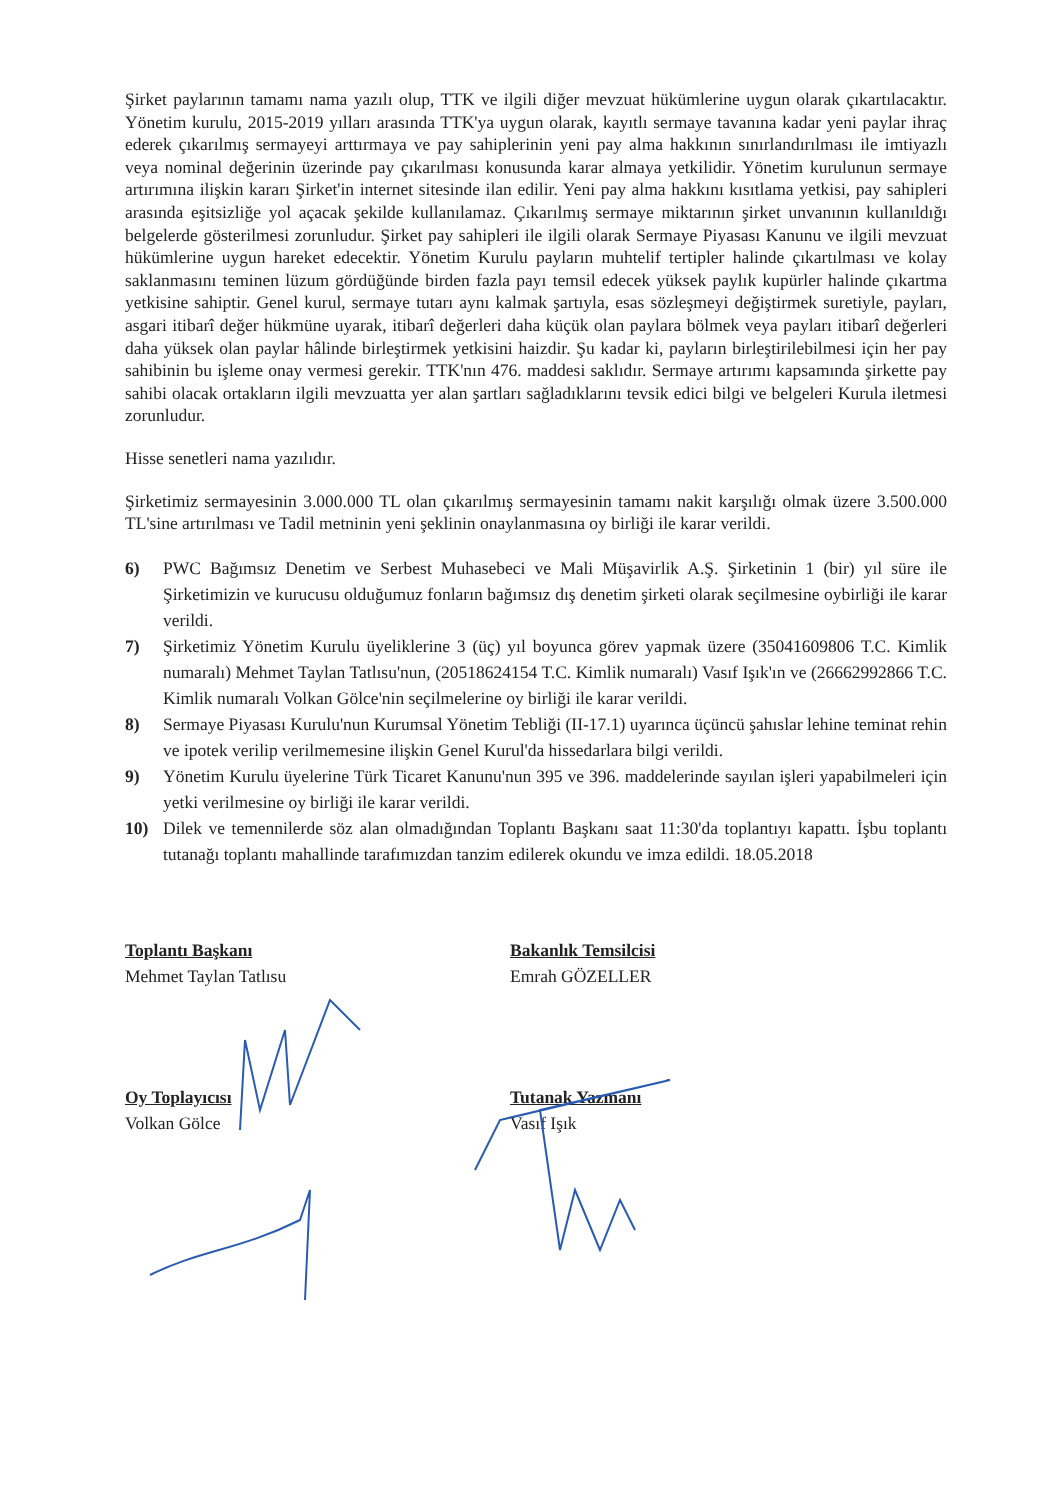Şirket paylarının tamamı nama yazılı olup, TTK ve ilgili diğer mevzuat hükümlerine uygun olarak çıkartılacaktır. Yönetim kurulu, 2015-2019 yılları arasında TTK'ya uygun olarak, kayıtlı sermaye tavanına kadar yeni paylar ihraç ederek çıkarılmış sermayeyi arttırmaya ve pay sahiplerinin yeni pay alma hakkının sınırlandırılması ile imtiyazlı veya nominal değerinin üzerinde pay çıkarılması konusunda karar almaya yetkilidir. Yönetim kurulunun sermaye artırımına ilişkin kararı Şirket'in internet sitesinde ilan edilir. Yeni pay alma hakkını kısıtlama yetkisi, pay sahipleri arasında eşitsizliğe yol açacak şekilde kullanılamaz. Çıkarılmış sermaye miktarının şirket unvanının kullanıldığı belgelerde gösterilmesi zorunludur. Şirket pay sahipleri ile ilgili olarak Sermaye Piyasası Kanunu ve ilgili mevzuat hükümlerine uygun hareket edecektir. Yönetim Kurulu payların muhtelif tertipler halinde çıkartılması ve kolay saklanmasını teminen lüzum gördüğünde birden fazla payı temsil edecek yüksek paylık kupürler halinde çıkartma yetkisine sahiptir. Genel kurul, sermaye tutarı aynı kalmak şartıyla, esas sözleşmeyi değiştirmek suretiyle, payları, asgari itibarî değer hükmüne uyarak, itibarî değerleri daha küçük olan paylara bölmek veya payları itibarî değerleri daha yüksek olan paylar hâlinde birleştirmek yetkisini haizdir. Şu kadar ki, payların birleştirilebilmesi için her pay sahibinin bu işleme onay vermesi gerekir. TTK'nın 476. maddesi saklıdır. Sermaye artırımı kapsamında şirkette pay sahibi olacak ortakların ilgili mevzuatta yer alan şartları sağladıklarını tevsik edici bilgi ve belgeleri Kurula iletmesi zorunludur.
Hisse senetleri nama yazılıdır.
Şirketimiz sermayesinin 3.000.000 TL olan çıkarılmış sermayesinin tamamı nakit karşılığı olmak üzere 3.500.000 TL'sine artırılması ve Tadil metninin yeni şeklinin onaylanmasına oy birliği ile karar verildi.
6) PWC Bağımsız Denetim ve Serbest Muhasebeci ve Mali Müşavirlik A.Ş. Şirketinin 1 (bir) yıl süre ile Şirketimizin ve kurucusu olduğumuz fonların bağımsız dış denetim şirketi olarak seçilmesine oybirliği ile karar verildi.
7) Şirketimiz Yönetim Kurulu üyeliklerine 3 (üç) yıl boyunca görev yapmak üzere (35041609806 T.C. Kimlik numaralı) Mehmet Taylan Tatlısu'nun, (20518624154 T.C. Kimlik numaralı) Vasıf Işık'ın ve (26662992866 T.C. Kimlik numaralı Volkan Gölce'nin seçilmelerine oy birliği ile karar verildi.
8) Sermaye Piyasası Kurulu'nun Kurumsal Yönetim Tebliği (II-17.1) uyarınca üçüncü şahıslar lehine teminat rehin ve ipotek verilip verilmemesine ilişkin Genel Kurul'da hissedarlara bilgi verildi.
9) Yönetim Kurulu üyelerine Türk Ticaret Kanunu'nun 395 ve 396. maddelerinde sayılan işleri yapabilmeleri için yetki verilmesine oy birliği ile karar verildi.
10) Dilek ve temennilerde söz alan olmadığından Toplantı Başkanı saat 11:30'da toplantıyı kapattı. İşbu toplantı tutanağı toplantı mahallinde tarafımızdan tanzim edilerek okundu ve imza edildi. 18.05.2018
Toplantı Başkanı
Mehmet Taylan Tatlısu
Bakanlık Temsilcisi
Emrah GÖZELLER
Oy Toplayıcısı
Volkan Gölce
Tutanak Yazmanı
Vasıf Işık